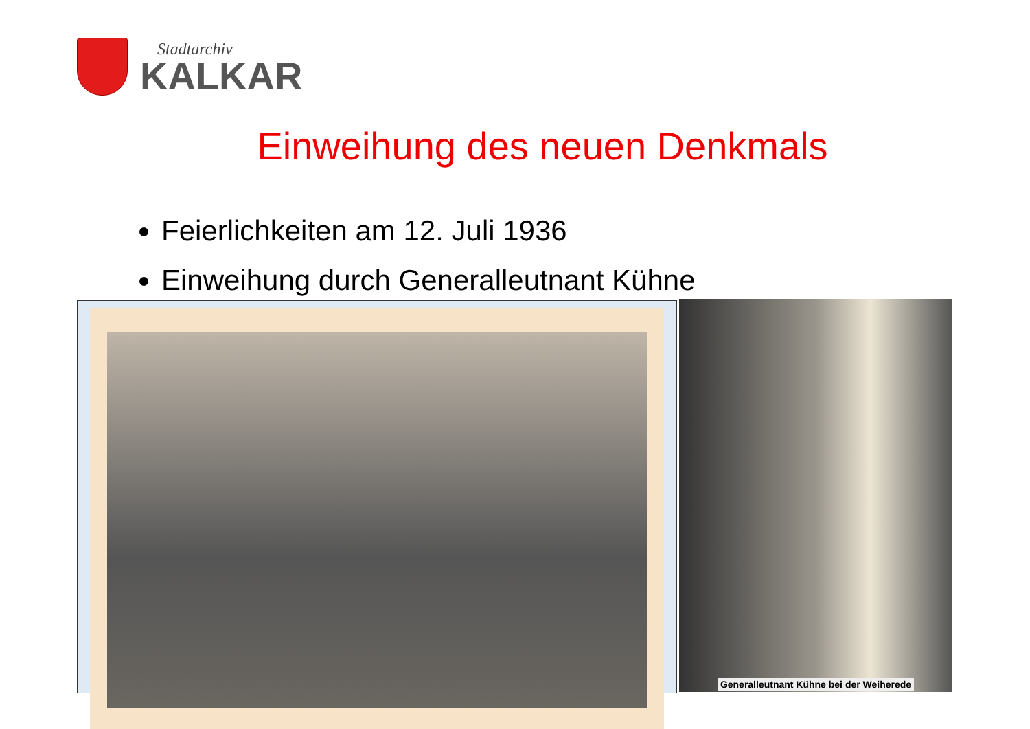Stadtarchiv
KALKAR
Einweihung des neuen Denkmals
Feierlichkeiten am 12. Juli 1936
Einweihung durch Generalleutnant Kühne
Generalleutnant Kühne bei der Weiherede